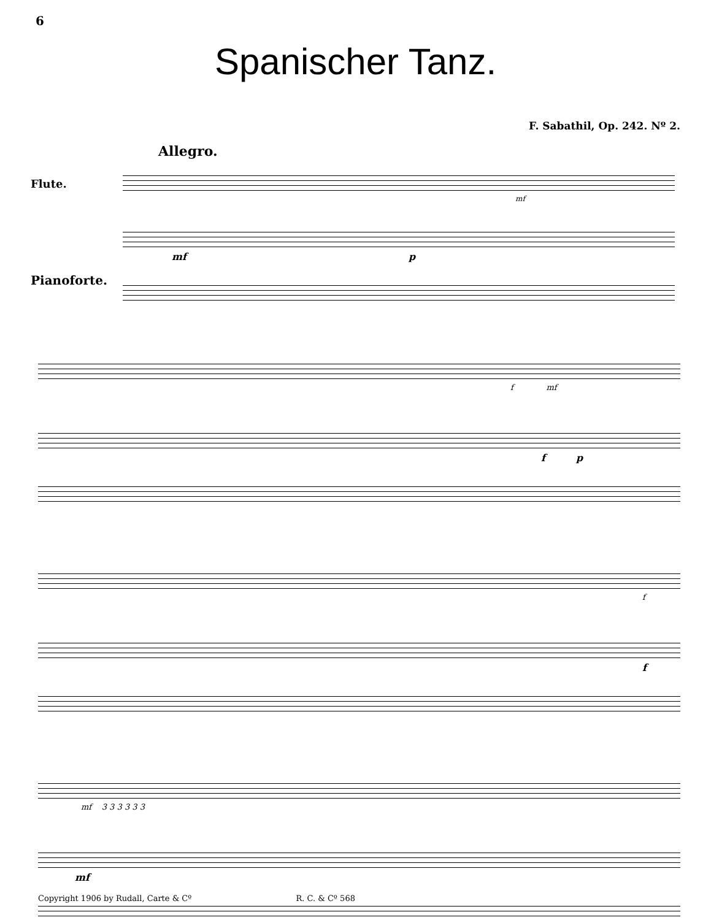6
Spanischer Tanz.
F. Sabathil, Op. 242. Nº 2.
Allegro.
Flute.
Pianoforte.
mf
mf p
f mf
f p
f
f
mf 3 3 3 3 3 3
mf
Copyright 1906 by Rudall, Carte & Cº R. C. & Cº 568